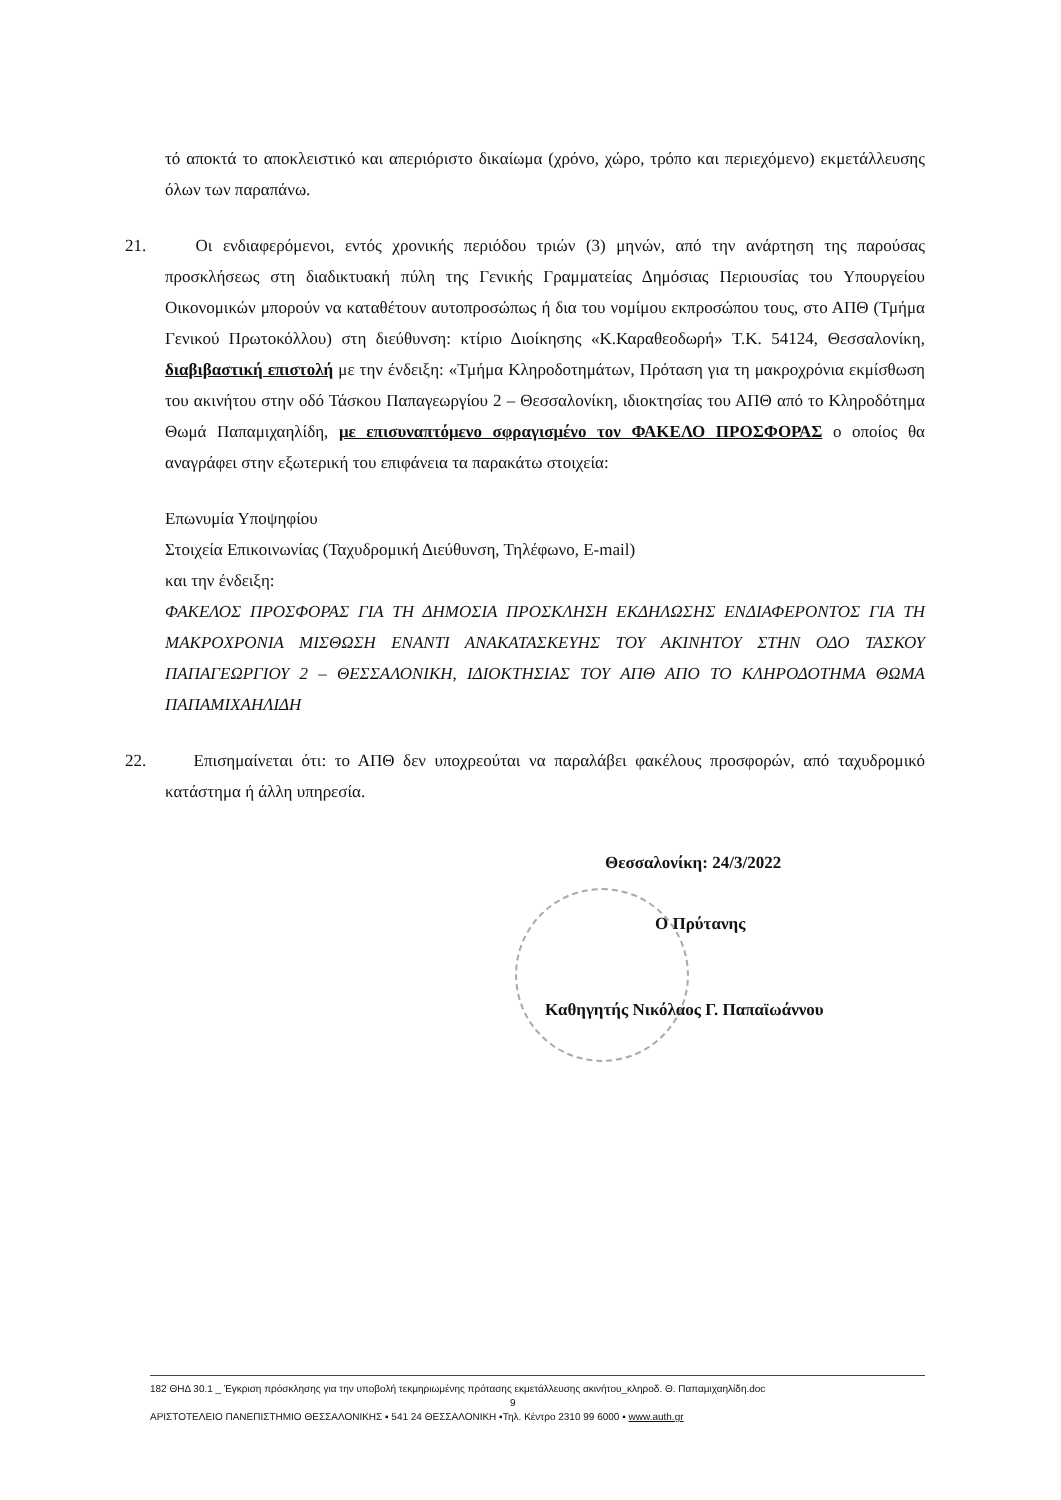τό αποκτά το αποκλειστικό και απεριόριστο δικαίωμα (χρόνο, χώρο, τρόπο και περιεχόμενο) εκμετάλλευσης όλων των παραπάνω.
21. Οι ενδιαφερόμενοι, εντός χρονικής περιόδου τριών (3) μηνών, από την ανάρτηση της παρούσας προσκλήσεως στη διαδικτυακή πύλη της Γενικής Γραμματείας Δημόσιας Περιουσίας του Υπουργείου Οικονομικών μπορούν να καταθέτουν αυτοπροσώπως ή δια του νομίμου εκπροσώπου τους, στο ΑΠΘ (Τμήμα Γενικού Πρωτοκόλλου) στη διεύθυνση: κτίριο Διοίκησης «Κ.Καραθεοδωρή» Τ.Κ. 54124, Θεσσαλονίκη, διαβιβαστική επιστολή με την ένδειξη: «Τμήμα Κληροδοτημάτων, Πρόταση για τη μακροχρόνια εκμίσθωση του ακινήτου στην οδό Τάσκου Παπαγεωργίου 2 – Θεσσαλονίκη, ιδιοκτησίας του ΑΠΘ από το Κληροδότημα Θωμά Παπαμιχαηλίδη, με επισυναπτόμενο σφραγισμένο τον ΦΑΚΕΛΟ ΠΡΟΣΦΟΡΑΣ ο οποίος θα αναγράφει στην εξωτερική του επιφάνεια τα παρακάτω στοιχεία:
Επωνυμία Υποψηφίου
Στοιχεία Επικοινωνίας (Ταχυδρομική Διεύθυνση, Τηλέφωνο, E-mail)
και την ένδειξη:
ΦΑΚΕΛΟΣ ΠΡΟΣΦΟΡΑΣ ΓΙΑ ΤΗ ΔΗΜΟΣΙΑ ΠΡΟΣΚΛΗΣΗ ΕΚΔΗΛΩΣΗΣ ΕΝΔΙΑΦΕΡΟΝΤΟΣ ΓΙΑ ΤΗ ΜΑΚΡΟΧΡΟΝΙΑ ΜΙΣΘΩΣΗ ΕΝΑΝΤΙ ΑΝΑΚΑΤΑΣΚΕΥΗΣ ΤΟΥ ΑΚΙΝΗΤΟΥ ΣΤΗΝ ΟΔΟ ΤΑΣΚΟΥ ΠΑΠΑΓΕΩΡΓΙΟΥ 2 – ΘΕΣΣΑΛΟΝΙΚΗ, ΙΔΙΟΚΤΗΣΙΑΣ ΤΟΥ ΑΠΘ ΑΠΟ ΤΟ ΚΛΗΡΟΔΟΤΗΜΑ ΘΩΜΑ ΠΑΠΑΜΙΧΑΗΛΙΔΗ
22. Επισημαίνεται ότι: το ΑΠΘ δεν υποχρεούται να παραλάβει φακέλους προσφορών, από ταχυδρομικό κατάστημα ή άλλη υπηρεσία.
Θεσσαλονίκη: 24/3/2022
Ο Πρύτανης
Καθηγητής Νικόλαος Γ. Παπαϊωάννου
182 ΘΗΔ 30.1 _ Έγκριση πρόσκλησης για την υποβολή τεκμηριωμένης πρότασης εκμετάλλευσης ακινήτου_κληροδ. Θ. Παπαμιχαηλίδη.doc
9
ΑΡΙΣΤΟΤΕΛΕΙΟ ΠΑΝΕΠΙΣΤΗΜΙΟ ΘΕΣΣΑΛΟΝΙΚΗΣ ▪ 541 24 ΘΕΣΣΑΛΟΝΙΚΗ ▪Τηλ. Κέντρο 2310 99 6000 ▪ www.auth.gr